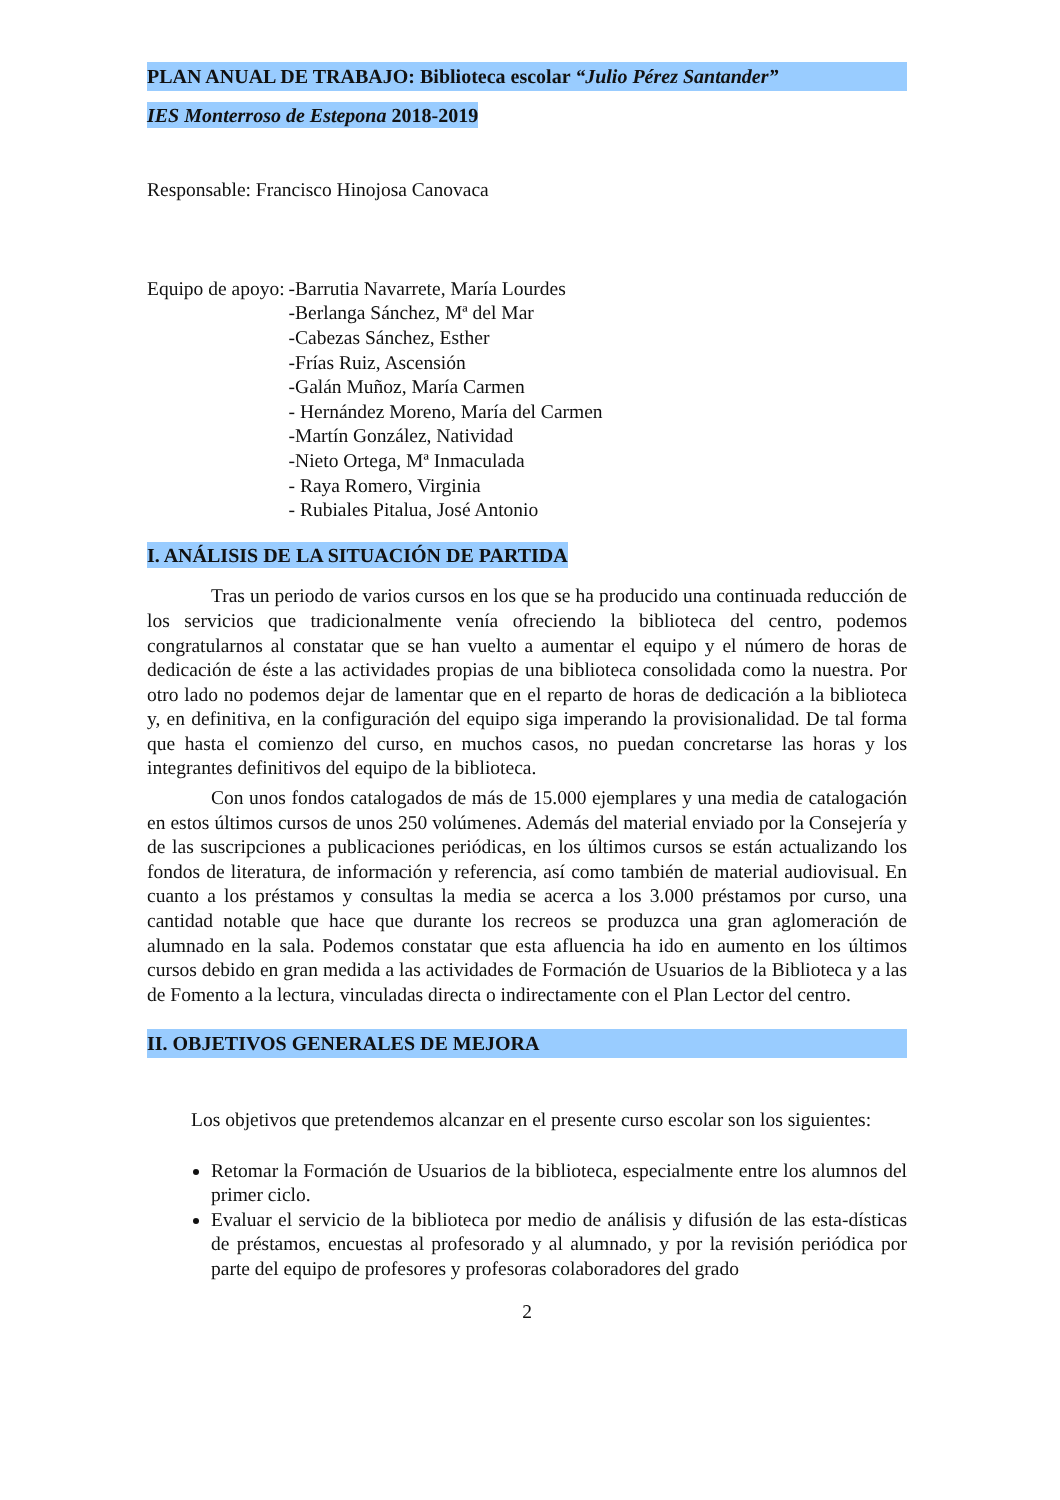PLAN ANUAL DE TRABAJO: Biblioteca escolar “Julio Pérez Santander”
IES Monterroso de Estepona 2018-2019
Responsable: Francisco Hinojosa Canovaca
Equipo de apoyo: -Barrutia Navarrete, María Lourdes
-Berlanga Sánchez, Mª del Mar
-Cabezas Sánchez, Esther
-Frías Ruiz, Ascensión
-Galán Muñoz, María Carmen
- Hernández Moreno, María del Carmen
-Martín González, Natividad
-Nieto Ortega, Mª Inmaculada
- Raya Romero, Virginia
- Rubiales Pitalua, José Antonio
I. ANÁLISIS DE LA SITUACIÓN DE PARTIDA
Tras un periodo de varios cursos en los que se ha producido una continuada reducción de los servicios que tradicionalmente venía ofreciendo la biblioteca del centro, podemos congratularnos al constatar que se han vuelto a aumentar el equipo y el número de horas de dedicación de éste a las actividades propias de una biblioteca consolidada como la nuestra. Por otro lado no podemos dejar de lamentar que en el reparto de horas de dedicación a la biblioteca y, en definitiva, en la configuración del equipo siga imperando la provisionalidad. De tal forma que hasta el comienzo del curso, en muchos casos, no puedan concretarse las horas y los integrantes definitivos del equipo de la biblioteca.
Con unos fondos catalogados de más de 15.000 ejemplares y una media de catalogación en estos últimos cursos de unos 250 volúmenes. Además del material enviado por la Consejería y de las suscripciones a publicaciones periódicas, en los últimos cursos se están actualizando los fondos de literatura, de información y referencia, así como también de material audiovisual. En cuanto a los préstamos y consultas la media se acerca a los 3.000 préstamos por curso, una cantidad notable que hace que durante los recreos se produzca una gran aglomeración de alumnado en la sala. Podemos constatar que esta afluencia ha ido en aumento en los últimos cursos debido en gran medida a las actividades de Formación de Usuarios de la Biblioteca y a las de Fomento a la lectura, vinculadas directa o indirectamente con el Plan Lector del centro.
II. OBJETIVOS GENERALES DE MEJORA
Los objetivos que pretendemos alcanzar en el presente curso escolar son los siguientes:
Retomar la Formación de Usuarios de la biblioteca, especialmente entre los alumnos del primer ciclo.
Evaluar el servicio de la biblioteca por medio de análisis y difusión de las esta-dísticas de préstamos, encuestas al profesorado y al alumnado, y por la revisión periódica por parte del equipo de profesores y profesoras colaboradores del grado
2